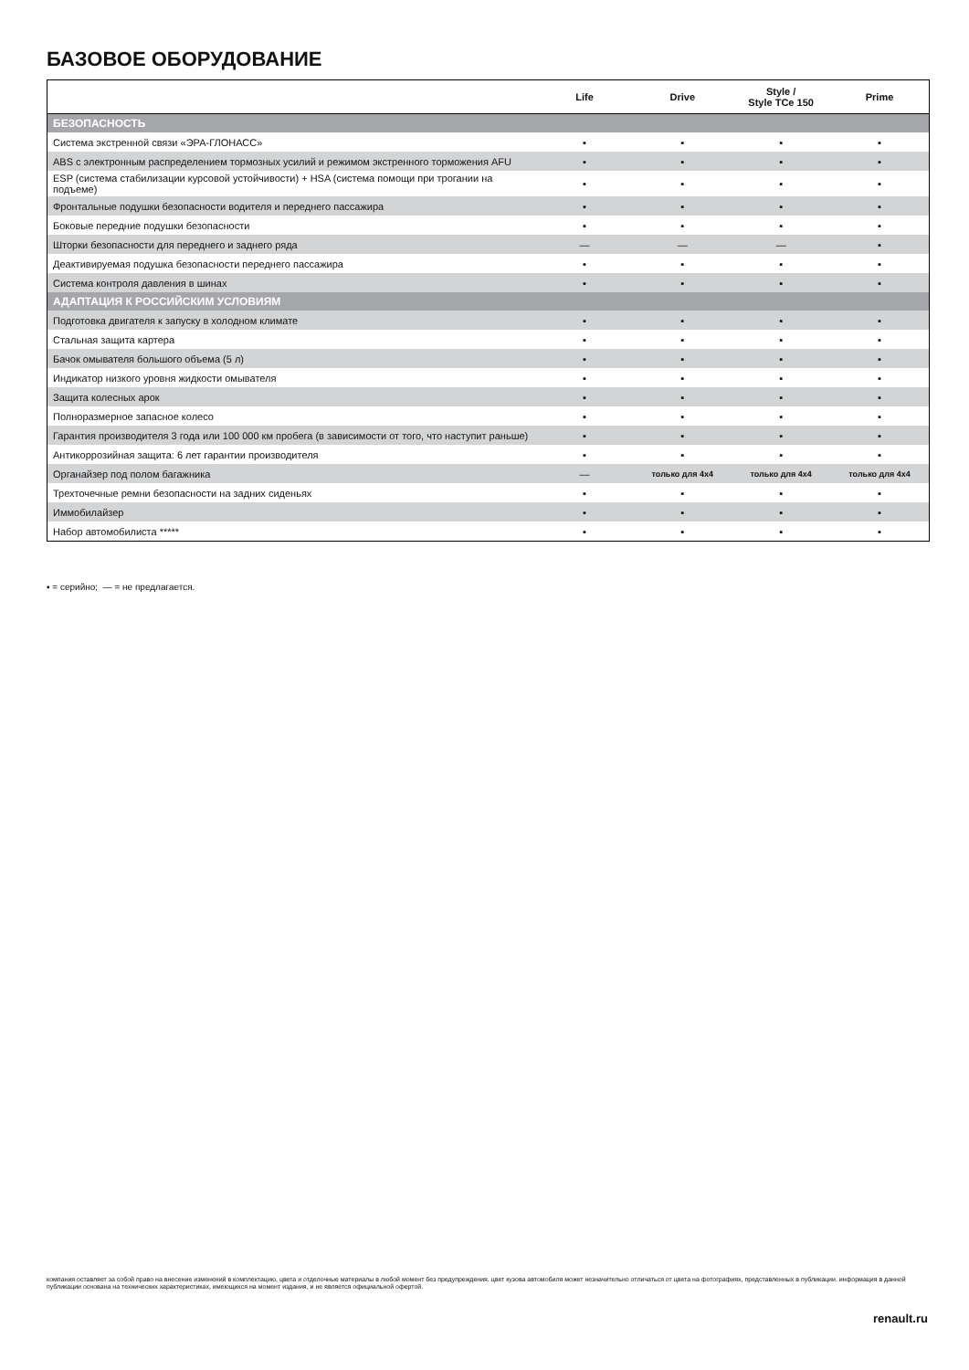БАЗОВОЕ ОБОРУДОВАНИЕ
| | Life | Drive | Style / Style TCe 150 | Prime |
| --- | --- | --- | --- | --- |
| БЕЗОПАСНОСТЬ | | | | |
| Система экстренной связи «ЭРА-ГЛОНАСС» | ▪ | ▪ | ▪ | ▪ |
| ABS с электронным распределением тормозных усилий и режимом экстренного торможения AFU | ▪ | ▪ | ▪ | ▪ |
| ESP (система стабилизации курсовой устойчивости) + HSA (система помощи при трогании на подъеме) | ▪ | ▪ | ▪ | ▪ |
| Фронтальные подушки безопасности водителя и переднего пассажира | ▪ | ▪ | ▪ | ▪ |
| Боковые передние подушки безопасности | ▪ | ▪ | ▪ | ▪ |
| Шторки безопасности для переднего и заднего ряда | — | — | — | ▪ |
| Деактивируемая подушка безопасности переднего пассажира | ▪ | ▪ | ▪ | ▪ |
| Система контроля давления в шинах | ▪ | ▪ | ▪ | ▪ |
| АДАПТАЦИЯ К РОССИЙСКИМ УСЛОВИЯМ | | | | |
| Подготовка двигателя к запуску в холодном климате | ▪ | ▪ | ▪ | ▪ |
| Стальная защита картера | ▪ | ▪ | ▪ | ▪ |
| Бачок омывателя большого объема (5 л) | ▪ | ▪ | ▪ | ▪ |
| Индикатор низкого уровня жидкости омывателя | ▪ | ▪ | ▪ | ▪ |
| Защита колесных арок | ▪ | ▪ | ▪ | ▪ |
| Полноразмерное запасное колесо | ▪ | ▪ | ▪ | ▪ |
| Гарантия производителя 3 года или 100 000 км пробега (в зависимости от того, что наступит раньше) | ▪ | ▪ | ▪ | ▪ |
| Антикоррозийная защита: 6 лет гарантии производителя | ▪ | ▪ | ▪ | ▪ |
| Органайзер под полом багажника | — | только для 4x4 | только для 4x4 | только для 4x4 |
| Трехточечные ремни безопасности на задних сиденьях | ▪ | ▪ | ▪ | ▪ |
| Иммобилайзер | ▪ | ▪ | ▪ | ▪ |
| Набор автомобилиста ***** | ▪ | ▪ | ▪ | ▪ |
▪ = серийно; — = не предлагается.
компания оставляет за собой право на внесение изменений в комплектацию, цвета и отделочные материалы в любой момент без предупреждения. цвет кузова автомобиля может незначительно отличаться от цвета на фотографиях, представленных в публикации. информация в данной публикации основана на технических характеристиках, имеющихся на момент издания, и не является официальной офертой.
renault.ru